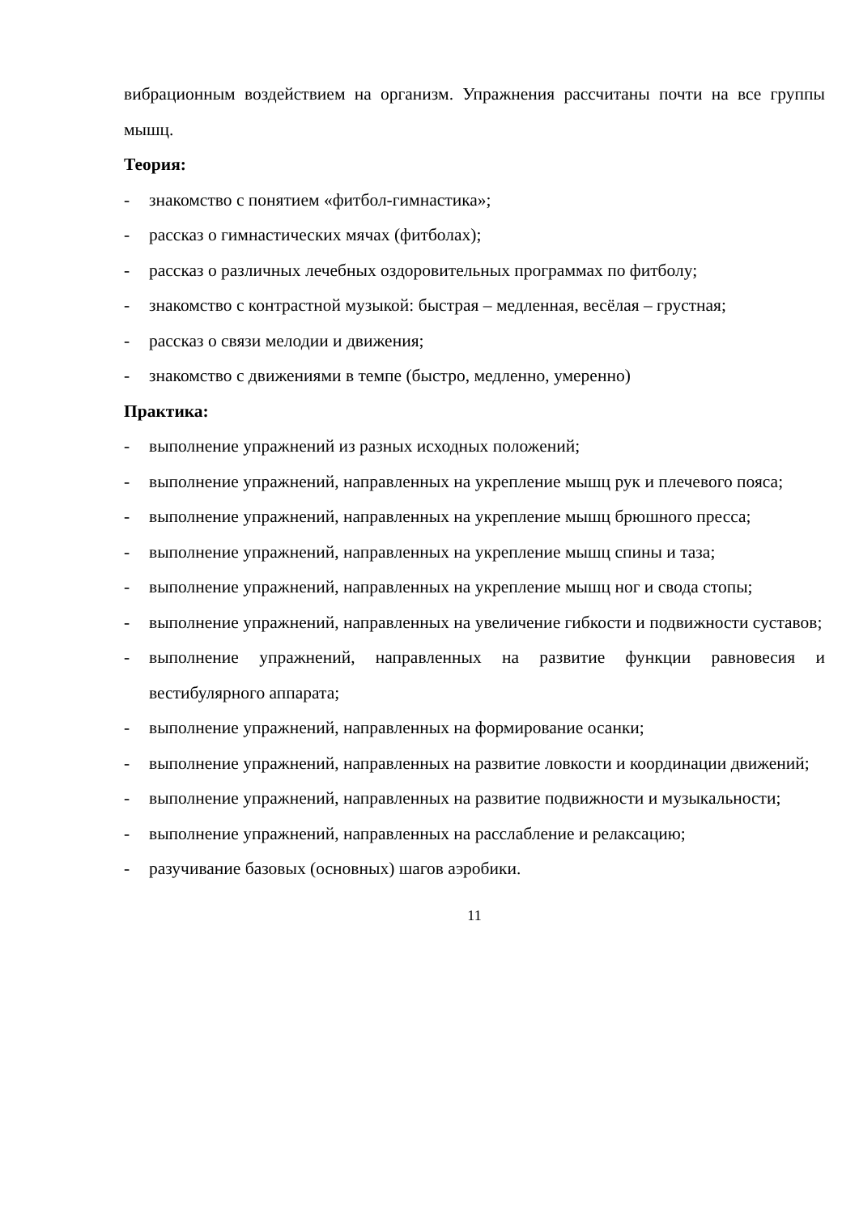вибрационным воздействием на организм. Упражнения рассчитаны почти на все группы мышц.
Теория:
- знакомство с понятием «фитбол-гимнастика»;
- рассказ о гимнастических мячах (фитболах);
- рассказ о различных лечебных оздоровительных программах по фитболу;
- знакомство с контрастной музыкой: быстрая – медленная, весёлая – грустная;
- рассказ о связи мелодии и движения;
- знакомство с движениями в темпе (быстро, медленно, умеренно)
Практика:
- выполнение упражнений из разных исходных положений;
- выполнение упражнений, направленных на укрепление мышц рук и плечевого пояса;
- выполнение упражнений, направленных на укрепление мышц брюшного пресса;
- выполнение упражнений, направленных на укрепление мышц спины и таза;
- выполнение упражнений, направленных на укрепление мышц ног и свода стопы;
- выполнение упражнений, направленных на увеличение гибкости и подвижности суставов;
- выполнение упражнений, направленных на развитие функции равновесия и вестибулярного аппарата;
- выполнение упражнений, направленных на формирование осанки;
- выполнение упражнений, направленных на развитие ловкости и координации движений;
- выполнение упражнений, направленных на развитие подвижности и музыкальности;
- выполнение упражнений, направленных на расслабление и релаксацию;
- разучивание базовых (основных) шагов аэробики.
11